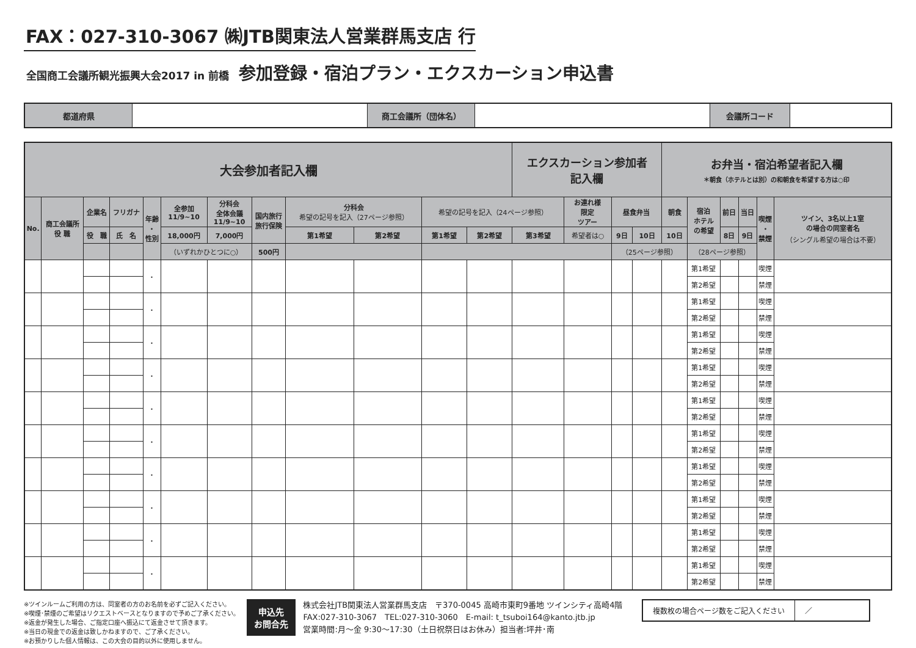FAX：027-310-3067 ㈱JTB関東法人営業群馬支店 行
全国商工会議所観光振興大会2017 in 前橋 参加登録・宿泊プラン・エクスカーション申込書
| 都道府県 | | 商工会議所（団体名） | | 会議所コード | |
| 大会参加者記入欄 | | | | | | | | | | | | エクスカーション参加者 記入欄 | | | | お弁当・宿泊希望者記入欄 ＊朝食（ホテルとは別）の和朝食を希望する方は○印 | | | | | |
| No. | 商工会議所 役 職 | 企業名 | フリガナ | 年齢 ・ 性別 | 全参加 11/9~10 | 分科会 全体会議 11/9~10 | 国内旅行 旅行保険 | 分科会 希望の記号を記入（27ページ参照） | | 希望の記号を記入（24ページ参照） | | | お連れ様 限定 ツアー | 昼食弁当 | | 朝食 | 宿泊 ホテル の希望 | 前日 | 当日 | 喫煙 ・ 禁煙 | ツイン、3名以上1室 の場合の同室者名 （シングル希望の場合は不要） |
| | | 役 職 | 氏 名 | | 18,000円 | 7,000円 | | 第1希望 | 第2希望 | 第1希望 | 第2希望 | 第3希望 | 希望者は○ | 9日 | 10日 | 10日 | | 8日 | 9日 | | |
| | | | | | （いずれかひとつに○） | | 500円 | | | | | | | （25ページ参照） | | | （28ページ参照） | | | | |
| | | | | ・ | | | | | | | | | | | | | 第1希望 | | | 喫煙 | |
| | | | | | | | | | | | | | | | | | 第2希望 | | | 禁煙 | |
| | | | | ・ | | | | | | | | | | | | | 第1希望 | | | 喫煙 | |
| | | | | | | | | | | | | | | | | | 第2希望 | | | 禁煙 | |
| | | | | ・ | | | | | | | | | | | | | 第1希望 | | | 喫煙 | |
| | | | | | | | | | | | | | | | | | 第2希望 | | | 禁煙 | |
| | | | | ・ | | | | | | | | | | | | | 第1希望 | | | 喫煙 | |
| | | | | | | | | | | | | | | | | | 第2希望 | | | 禁煙 | |
| | | | | ・ | | | | | | | | | | | | | 第1希望 | | | 喫煙 | |
| | | | | | | | | | | | | | | | | | 第2希望 | | | 禁煙 | |
| | | | | ・ | | | | | | | | | | | | | 第1希望 | | | 喫煙 | |
| | | | | | | | | | | | | | | | | | 第2希望 | | | 禁煙 | |
| | | | | ・ | | | | | | | | | | | | | 第1希望 | | | 喫煙 | |
| | | | | | | | | | | | | | | | | | 第2希望 | | | 禁煙 | |
| | | | | ・ | | | | | | | | | | | | | 第1希望 | | | 喫煙 | |
| | | | | | | | | | | | | | | | | | 第2希望 | | | 禁煙 | |
| | | | | ・ | | | | | | | | | | | | | 第1希望 | | | 喫煙 | |
| | | | | | | | | | | | | | | | | | 第2希望 | | | 禁煙 | |
| | | | | ・ | | | | | | | | | | | | | 第1希望 | | | 喫煙 | |
| | | | | | | | | | | | | | | | | | 第2希望 | | | 禁煙 | |
※ツインルームご利用の方は、同室者の方のお名前を必ずご記入ください。
※喫煙･禁煙のご希望はリクエストベースとなりますので予めご了承ください。
※返金が発生した場合、ご指定口座へ振込にて返金させて頂きます。
※当日の現金での返金は致しかねますので、ご了承ください。
※お預かりした個人情報は、この大会の目的以外に使用しません。
申込先
お問合先
株式会社JTB関東法人営業群馬支店　〒370-0045 高崎市東町9番地 ツインシティ高崎4階
FAX:027-310-3067　TEL:027-310-3060　E-mail: t_tsuboi164@kanto.jtb.jp
営業時間:月～金 9:30～17:30（土日祝祭日はお休み）担当者:坪井･南
複数枚の場合ページ数をご記入ください ／